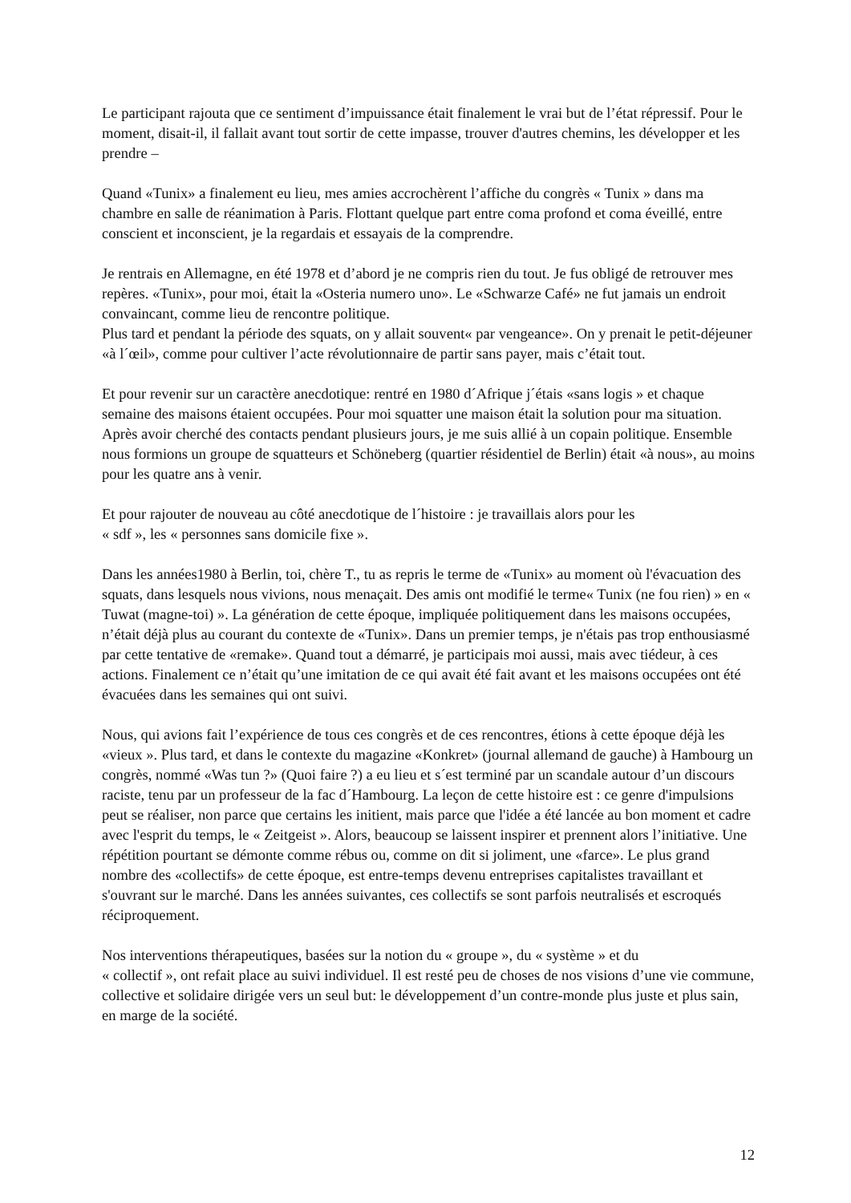Le participant rajouta que ce sentiment d’impuissance était finalement le vrai but de l’état répressif. Pour le moment, disait-il, il fallait avant tout sortir de cette impasse, trouver d'autres chemins, les développer et les prendre –
Quand «Tunix» a finalement eu lieu, mes amies accrochèrent l’affiche du congrès « Tunix » dans ma chambre en salle de réanimation à Paris. Flottant quelque part entre coma profond et coma éveillé, entre conscient et inconscient, je la regardais et essayais de la comprendre.
Je rentrais en Allemagne, en été 1978 et d’abord je ne compris rien du tout. Je fus obligé de retrouver mes repères. «Tunix», pour moi, était la «Osteria numero uno». Le «Schwarze Café» ne fut jamais un endroit convaincant, comme lieu de rencontre politique.
Plus tard et pendant la période des squats, on y allait souvent« par vengeance». On y prenait le petit-déjeuner «à l´œil», comme pour cultiver l’acte révolutionnaire de partir sans payer, mais c’était tout.
Et pour revenir sur un caractère anecdotique: rentré en 1980 d´Afrique j´étais «sans logis » et chaque semaine des maisons étaient occupées. Pour moi squatter une maison était la solution pour ma situation. Après avoir cherché des contacts pendant plusieurs jours, je me suis allié à un copain politique. Ensemble nous formions un groupe de squatteurs et Schöneberg (quartier résidentiel de Berlin) était «à nous», au moins pour les quatre ans à venir.
Et pour rajouter de nouveau au côté anecdotique de l´histoire : je travaillais alors pour les
« sdf », les « personnes sans domicile fixe ».
Dans les années1980 à Berlin, toi, chère T., tu as repris le terme de «Tunix» au moment où l'évacuation des squats, dans lesquels nous vivions, nous menaçait. Des amis ont modifié le terme« Tunix (ne fou rien) » en « Tuwat (magne-toi) ». La génération de cette époque, impliquée politiquement dans les maisons occupées, n’était déjà plus au courant du contexte de «Tunix». Dans un premier temps, je n'étais pas trop enthousiasmé par cette tentative de «remake». Quand tout a démarré, je participais moi aussi, mais avec tiédeur, à ces actions. Finalement ce n’était qu’une imitation de ce qui avait été fait avant et les maisons occupées ont été évacuées dans les semaines qui ont suivi.
Nous, qui avions fait l’expérience de tous ces congrès et de ces rencontres, étions à cette époque déjà les «vieux ». Plus tard, et dans le contexte du magazine «Konkret» (journal allemand de gauche) à Hambourg un congrès, nommé «Was tun ?» (Quoi faire ?) a eu lieu et s´est terminé par un scandale autour d’un discours raciste, tenu par un professeur de la fac d´Hambourg. La leçon de cette histoire est : ce genre d'impulsions peut se réaliser, non parce que certains les initient, mais parce que l'idée a été lancée au bon moment et cadre avec l'esprit du temps, le « Zeitgeist ». Alors, beaucoup se laissent inspirer et prennent alors l’initiative. Une répétition pourtant se démonte comme rébus ou, comme on dit si joliment, une «farce». Le plus grand nombre des «collectifs» de cette époque, est entre-temps devenu entreprises capitalistes travaillant et s'ouvrant sur le marché. Dans les années suivantes, ces collectifs se sont parfois neutralisés et escroqués réciproquement.
Nos interventions thérapeutiques, basées sur la notion du « groupe », du « système » et du
« collectif », ont refait place au suivi individuel. Il est resté peu de choses de nos visions d’une vie commune, collective et solidaire dirigée vers un seul but: le développement d’un contre-monde plus juste et plus sain, en marge de la société.
12